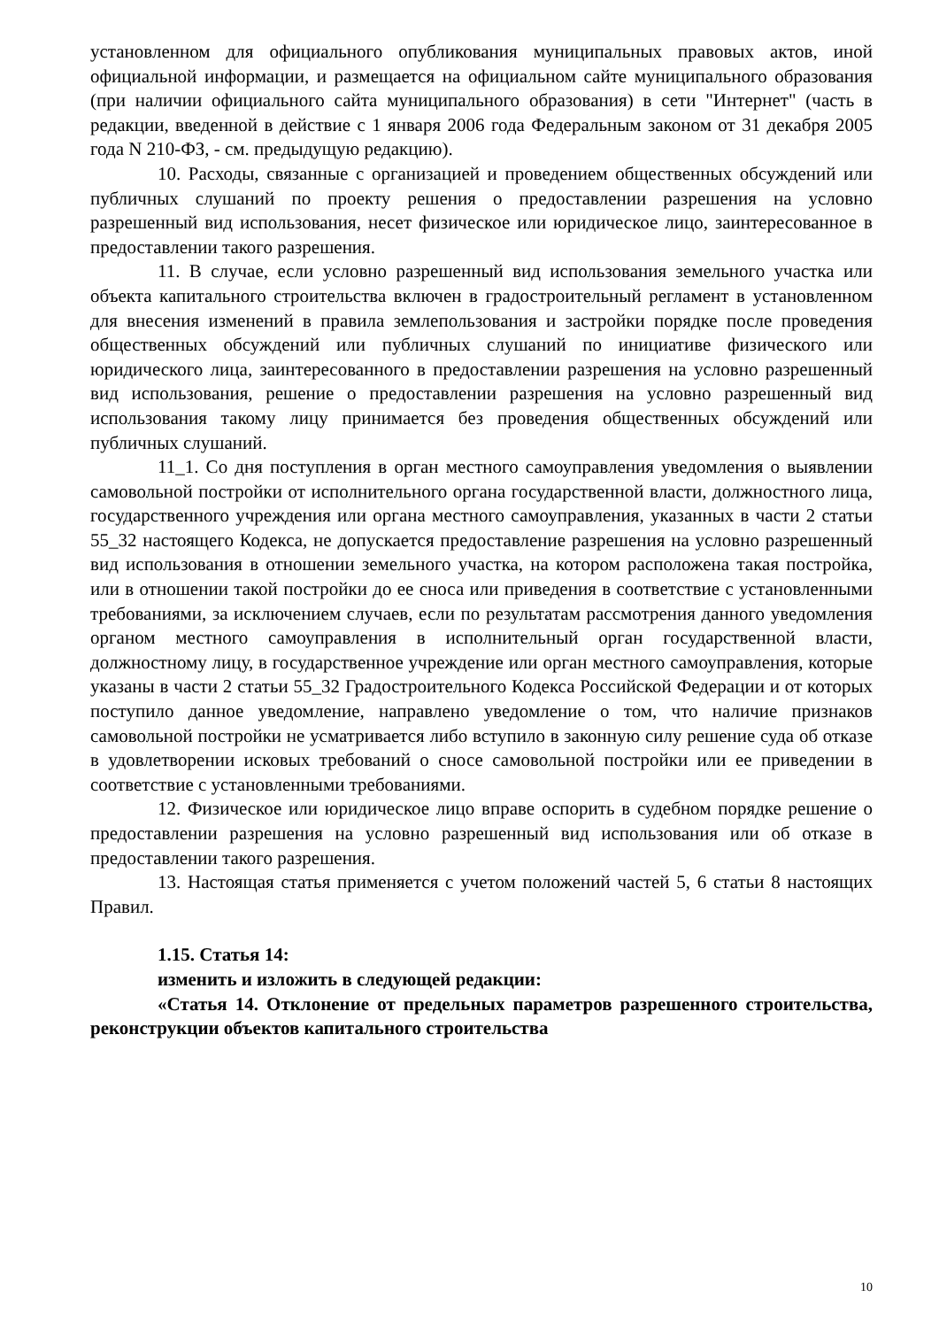установленном для официального опубликования муниципальных правовых актов, иной официальной информации, и размещается на официальном сайте муниципального образования (при наличии официального сайта муниципального образования) в сети "Интернет" (часть в редакции, введенной в действие с 1 января 2006 года Федеральным законом от 31 декабря 2005 года N 210-ФЗ, - см. предыдущую редакцию).
10. Расходы, связанные с организацией и проведением общественных обсуждений или публичных слушаний по проекту решения о предоставлении разрешения на условно разрешенный вид использования, несет физическое или юридическое лицо, заинтересованное в предоставлении такого разрешения.
11. В случае, если условно разрешенный вид использования земельного участка или объекта капитального строительства включен в градостроительный регламент в установленном для внесения изменений в правила землепользования и застройки порядке после проведения общественных обсуждений или публичных слушаний по инициативе физического или юридического лица, заинтересованного в предоставлении разрешения на условно разрешенный вид использования, решение о предоставлении разрешения на условно разрешенный вид использования такому лицу принимается без проведения общественных обсуждений или публичных слушаний.
11_1. Со дня поступления в орган местного самоуправления уведомления о выявлении самовольной постройки от исполнительного органа государственной власти, должностного лица, государственного учреждения или органа местного самоуправления, указанных в части 2 статьи 55_32 настоящего Кодекса, не допускается предоставление разрешения на условно разрешенный вид использования в отношении земельного участка, на котором расположена такая постройка, или в отношении такой постройки до ее сноса или приведения в соответствие с установленными требованиями, за исключением случаев, если по результатам рассмотрения данного уведомления органом местного самоуправления в исполнительный орган государственной власти, должностному лицу, в государственное учреждение или орган местного самоуправления, которые указаны в части 2 статьи 55_32 Градостроительного Кодекса Российской Федерации и от которых поступило данное уведомление, направлено уведомление о том, что наличие признаков самовольной постройки не усматривается либо вступило в законную силу решение суда об отказе в удовлетворении исковых требований о сносе самовольной постройки или ее приведении в соответствие с установленными требованиями.
12. Физическое или юридическое лицо вправе оспорить в судебном порядке решение о предоставлении разрешения на условно разрешенный вид использования или об отказе в предоставлении такого разрешения.
13. Настоящая статья применяется с учетом положений частей 5, 6 статьи 8 настоящих Правил.
1.15. Статья 14:
изменить и изложить в следующей редакции:
«Статья 14. Отклонение от предельных параметров разрешенного строительства, реконструкции объектов капитального строительства
10